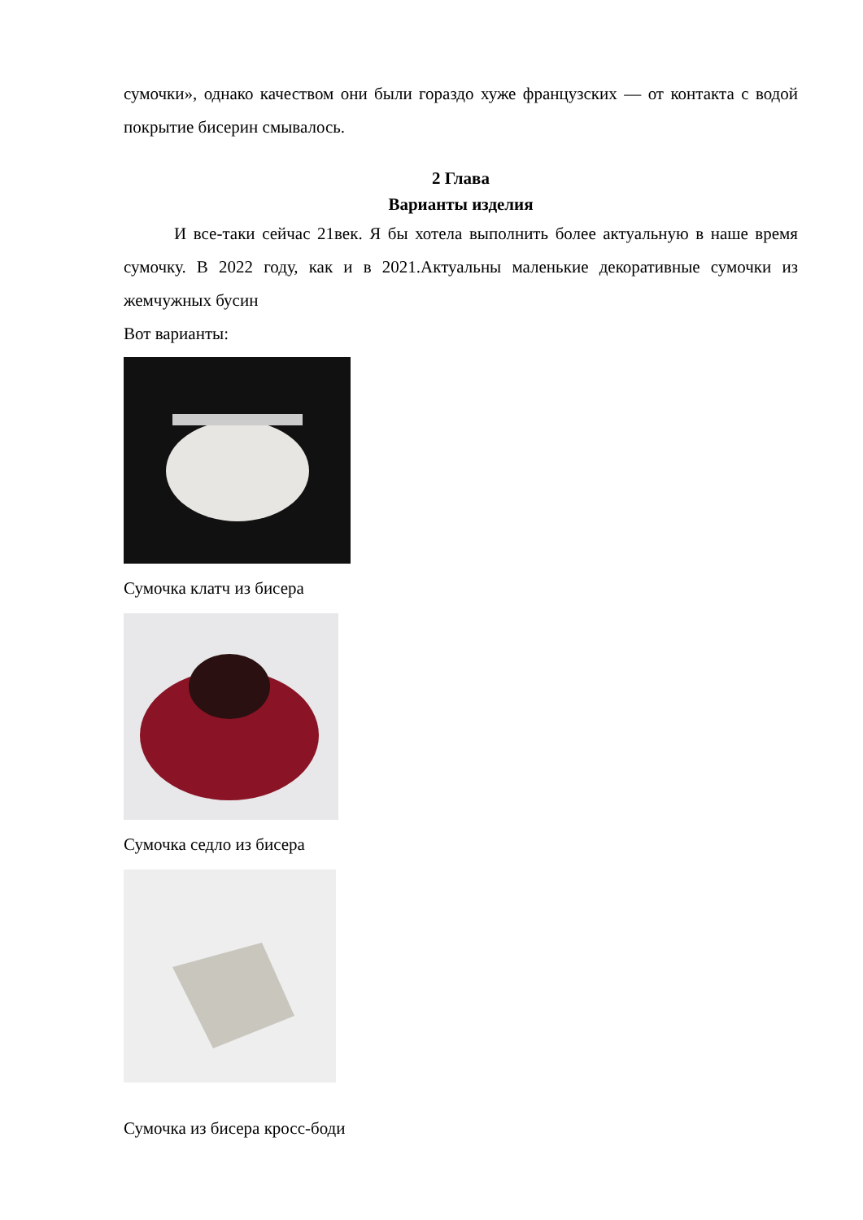сумочки», однако качеством они были гораздо хуже французских — от контакта с водой покрытие бисерин смывалось.
2 Глава
Варианты изделия
И все-таки сейчас 21век. Я бы хотела выполнить более актуальную в наше время сумочку. В 2022 году, как и в 2021.Актуальны маленькие декоративные сумочки из жемчужных бусин
Вот варианты:
Сумочка клатч из бисера
Сумочка седло из бисера
Сумочка из бисера кросс-боди